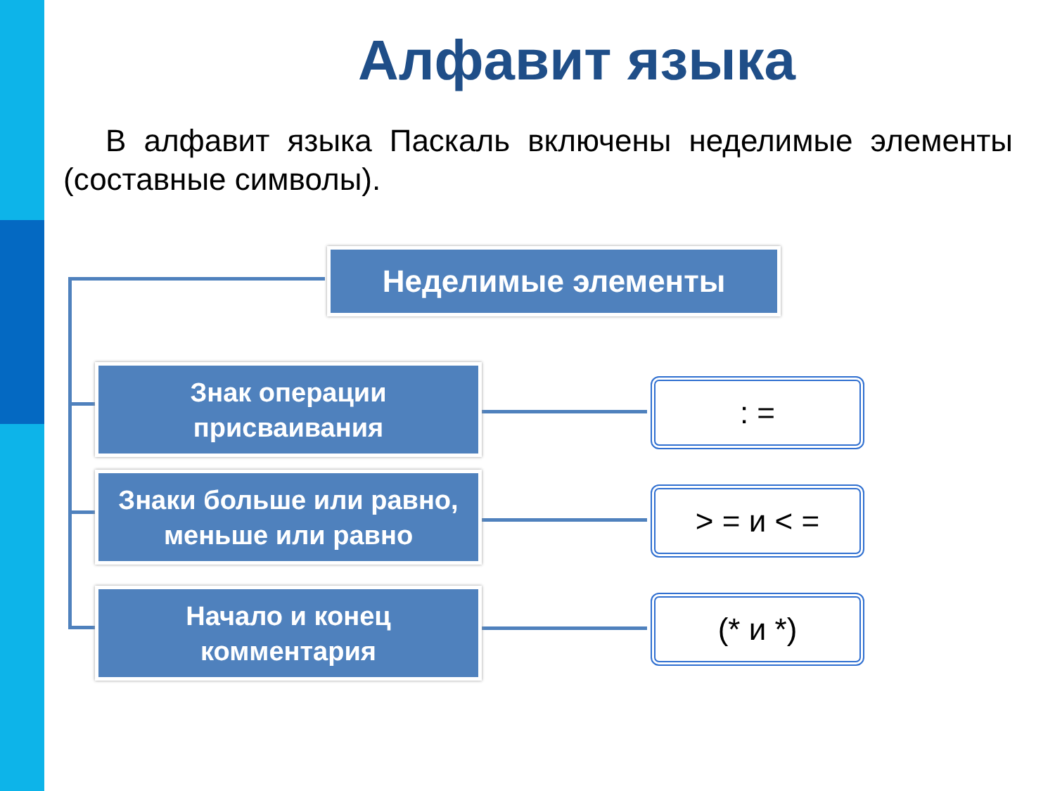Алфавит языка
В алфавит языка Паскаль включены неделимые элементы (составные символы).
Неделимые элементы
Знак операции
присваивания
Знаки больше или равно,
меньше или равно
Начало и конец
комментария
: =
> = и < =
(* и *)